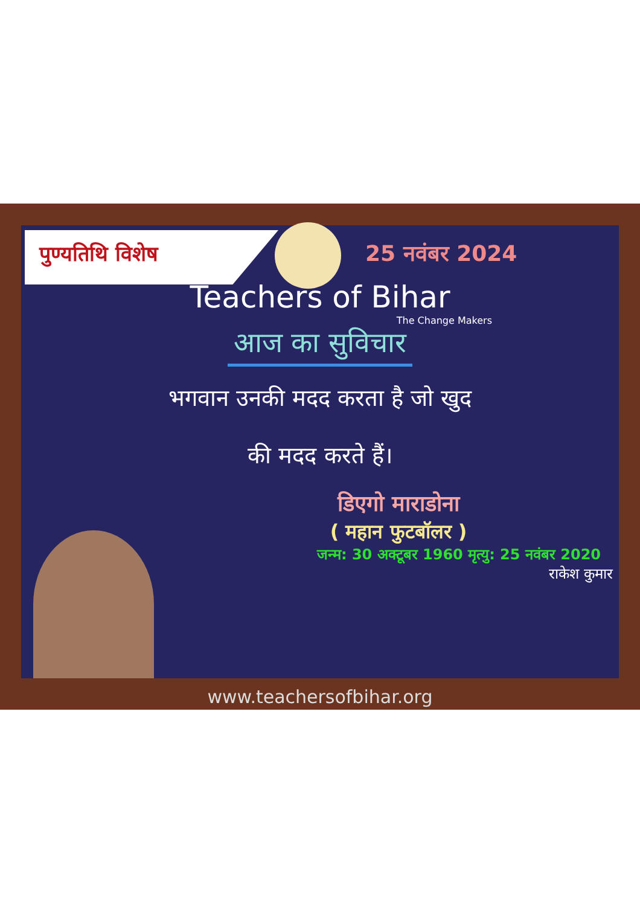पुण्यतिथि विशेष 25 नवंबर 2024
Teachers of Bihar
The Change Makers
आज का सुविचार
भगवान उनकी मदद करता है जो खुद
की मदद करते हैं।
डिएगो माराडोना
( महान फुटबॉलर )
जन्म: 30 अक्टूबर 1960 मृत्यु: 25 नवंबर 2020
राकेश कुमार
www.teachersofbihar.org